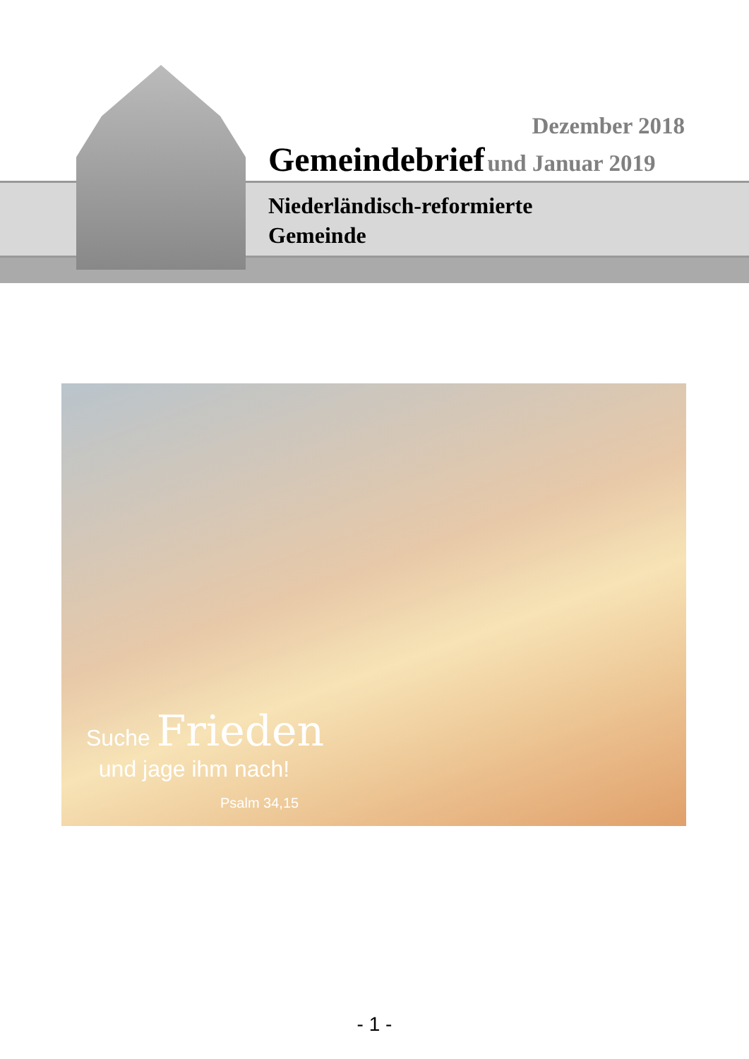Dezember 2018
Gemeindebrief und Januar 2019
Niederländisch-reformierte
Gemeinde
Suche Frieden
und jage ihm nach!
Psalm 34,15
- 1 -